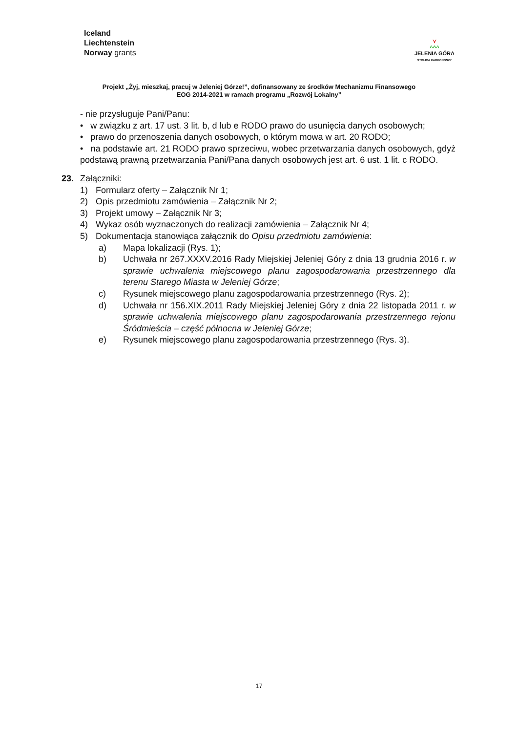Iceland
Liechtenstein
Norway grants
⋎
^^^
JELENIA GÓRA
STOLICA KARKONOSZY
Projekt „Żyj, mieszkaj, pracuj w Jeleniej Górze!”, dofinansowany ze środków Mechanizmu Finansowego
EOG 2014-2021 w ramach programu „Rozwój Lokalny”
- nie przysługuje Pani/Panu:
• w związku z art. 17 ust. 3 lit. b, d lub e RODO prawo do usunięcia danych osobowych;
• prawo do przenoszenia danych osobowych, o którym mowa w art. 20 RODO;
• na podstawie art. 21 RODO prawo sprzeciwu, wobec przetwarzania danych osobowych, gdyż podstawą prawną przetwarzania Pani/Pana danych osobowych jest art. 6 ust. 1 lit. c RODO.
23. Załączniki:
1) Formularz oferty – Załącznik Nr 1;
2) Opis przedmiotu zamówienia – Załącznik Nr 2;
3) Projekt umowy – Załącznik Nr 3;
4) Wykaz osób wyznaczonych do realizacji zamówienia – Załącznik Nr 4;
5) Dokumentacja stanowiąca załącznik do Opisu przedmiotu zamówienia:
a) Mapa lokalizacji (Rys. 1);
b) Uchwała nr 267.XXXV.2016 Rady Miejskiej Jeleniej Góry z dnia 13 grudnia 2016 r. w sprawie uchwalenia miejscowego planu zagospodarowania przestrzennego dla terenu Starego Miasta w Jeleniej Górze;
c) Rysunek miejscowego planu zagospodarowania przestrzennego (Rys. 2);
d) Uchwała nr 156.XIX.2011 Rady Miejskiej Jeleniej Góry z dnia 22 listopada 2011 r. w sprawie uchwalenia miejscowego planu zagospodarowania przestrzennego rejonu Śródmieścia – część północna w Jeleniej Górze;
e) Rysunek miejscowego planu zagospodarowania przestrzennego (Rys. 3).
17